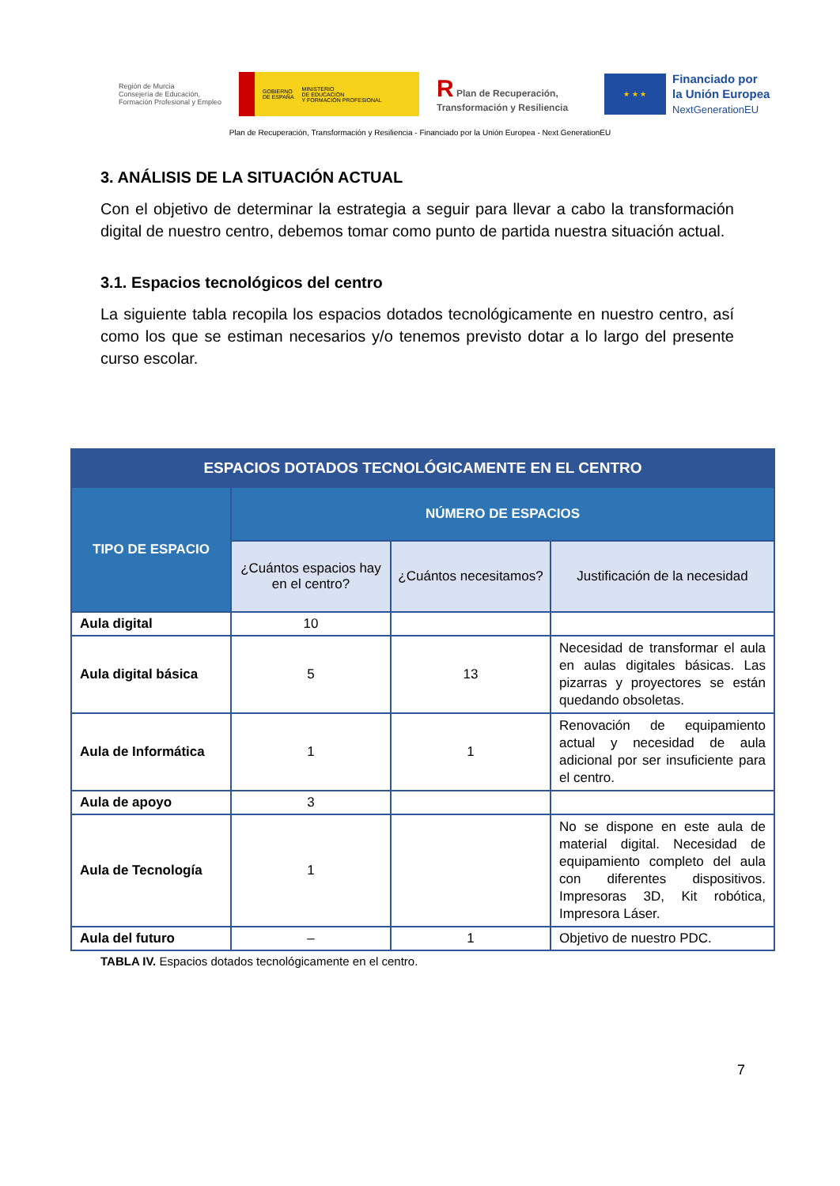Región de Murcia
Consejería de Educación, Formación Profesional y Empleo
GOBIERNO
DE ESPAÑA MINISTERIO
DE EDUCACIÓN
Y FORMACIÓN PROFESIONAL
R Plan de Recuperación, Transformación y Resiliencia
★ ★ ★
Financiado por
la Unión Europea
NextGenerationEU
Plan de Recuperación, Transformación y Resiliencia - Financiado por la Unión Europea - Next GenerationEU
3. ANÁLISIS DE LA SITUACIÓN ACTUAL
Con el objetivo de determinar la estrategia a seguir para llevar a cabo la transformación digital de nuestro centro, debemos tomar como punto de partida nuestra situación actual.
3.1. Espacios tecnológicos del centro
La siguiente tabla recopila los espacios dotados tecnológicamente en nuestro centro, así como los que se estiman necesarios y/o tenemos previsto dotar a lo largo del presente curso escolar.
| ESPACIOS DOTADOS TECNOLÓGICAMENTE EN EL CENTRO | | | |
| --- | --- | --- | --- |
| TIPO DE ESPACIO | NÚMERO DE ESPACIOS | | |
| | ¿Cuántos espacios hay en el centro? | ¿Cuántos necesitamos? | Justificación de la necesidad |
| Aula digital | 10 | | |
| Aula digital básica | 5 | 13 | Necesidad de transformar el aula en aulas digitales básicas. Las pizarras y proyectores se están quedando obsoletas. |
| Aula de Informática | 1 | 1 | Renovación de equipamiento actual y necesidad de aula adicional por ser insuficiente para el centro. |
| Aula de apoyo | 3 | | |
| Aula de Tecnología | 1 | | No se dispone en este aula de material digital. Necesidad de equipamiento completo del aula con diferentes dispositivos. Impresoras 3D, Kit robótica, Impresora Láser. |
| Aula del futuro | – | 1 | Objetivo de nuestro PDC. |
TABLA IV. Espacios dotados tecnológicamente en el centro.
7